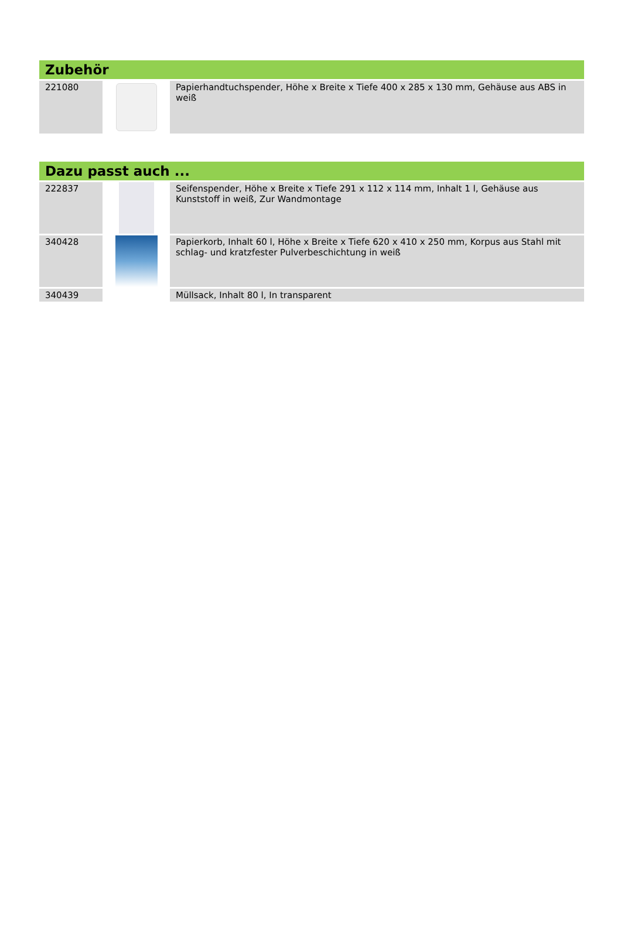| Zubehör | | |
| --- | --- | --- |
| 221080 | | Papierhandtuchspender, Höhe x Breite x Tiefe 400 x 285 x 130 mm, Gehäuse aus ABS in weiß |
| Dazu passt auch ... | | |
| --- | --- | --- |
| 222837 | | Seifenspender, Höhe x Breite x Tiefe 291 x 112 x 114 mm, Inhalt 1 l, Gehäuse aus Kunststoff in weiß, Zur Wandmontage |
| 340428 | | Papierkorb, Inhalt 60 l, Höhe x Breite x Tiefe 620 x 410 x 250 mm, Korpus aus Stahl mit schlag- und kratzfester Pulverbeschichtung in weiß |
| 340439 | | Müllsack, Inhalt 80 l, In transparent |